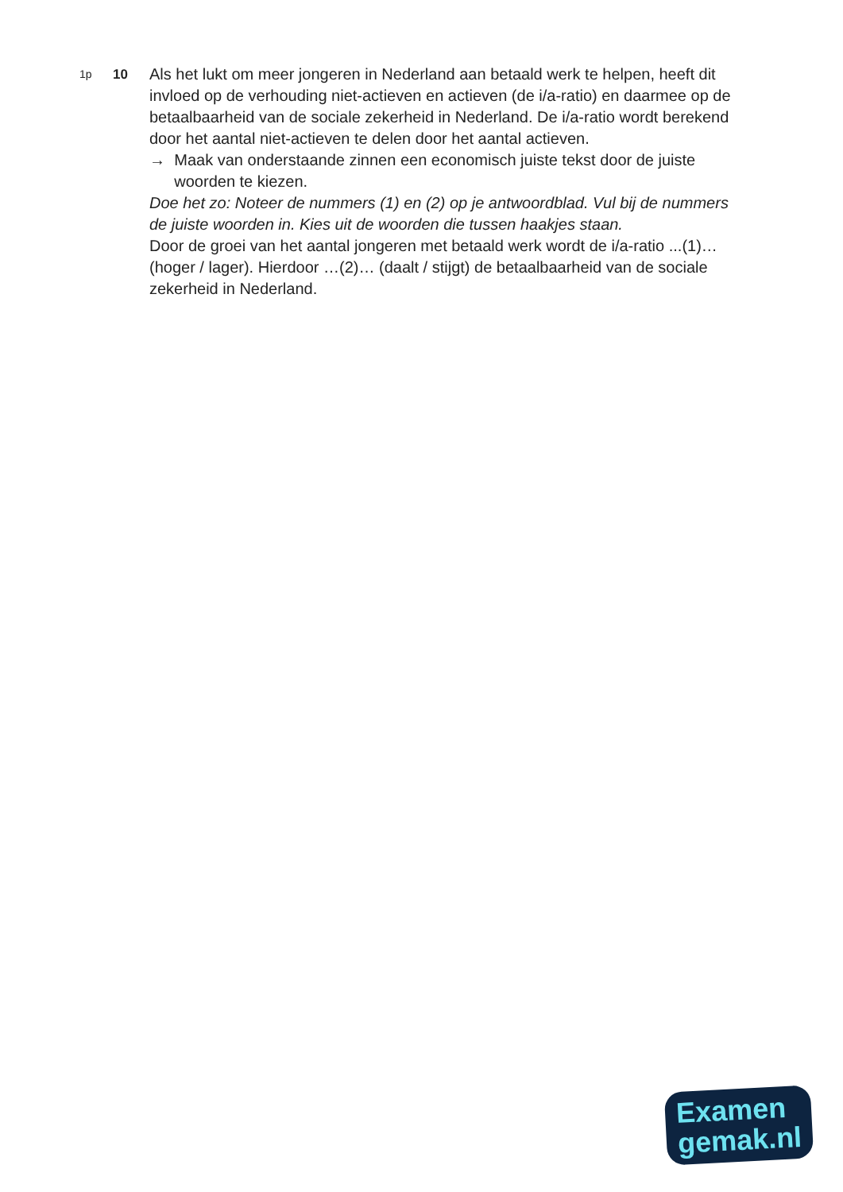1p
10
Als het lukt om meer jongeren in Nederland aan betaald werk te helpen, heeft dit invloed op de verhouding niet-actieven en actieven (de i/a-ratio) en daarmee op de betaalbaarheid van de sociale zekerheid in Nederland. De i/a-ratio wordt berekend door het aantal niet-actieven te delen door het aantal actieven.
→ Maak van onderstaande zinnen een economisch juiste tekst door de juiste woorden te kiezen.
Doe het zo: Noteer de nummers (1) en (2) op je antwoordblad. Vul bij de nummers de juiste woorden in. Kies uit de woorden die tussen haakjes staan.
Door de groei van het aantal jongeren met betaald werk wordt de i/a-ratio ...(1)… (hoger / lager). Hierdoor …(2)… (daalt / stijgt) de betaalbaarheid van de sociale zekerheid in Nederland.
Examen
gemak.nl